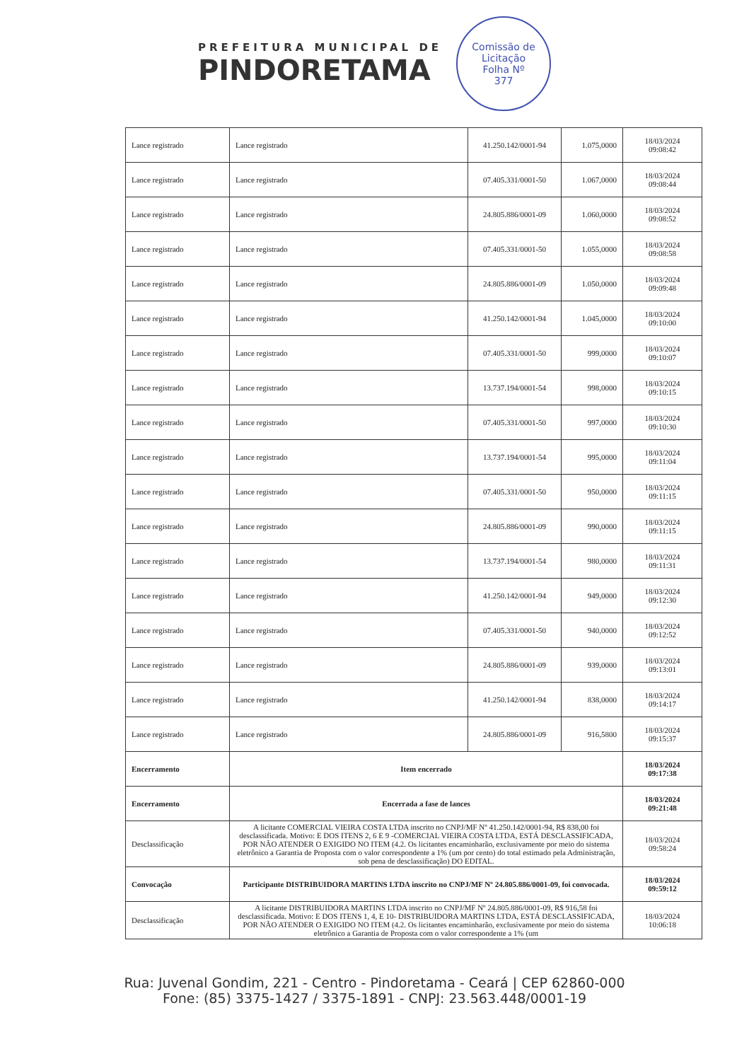PREFEITURA MUNICIPAL DE
PINDORETAMA
Comissão de Licitação
Folha Nº
377
| Lance registrado | Lance registrado | 41.250.142/0001-94 | 1.075,0000 | 18/03/2024 09:08:42 |
| Lance registrado | Lance registrado | 07.405.331/0001-50 | 1.067,0000 | 18/03/2024 09:08:44 |
| Lance registrado | Lance registrado | 24.805.886/0001-09 | 1.060,0000 | 18/03/2024 09:08:52 |
| Lance registrado | Lance registrado | 07.405.331/0001-50 | 1.055,0000 | 18/03/2024 09:08:58 |
| Lance registrado | Lance registrado | 24.805.886/0001-09 | 1.050,0000 | 18/03/2024 09:09:48 |
| Lance registrado | Lance registrado | 41.250.142/0001-94 | 1.045,0000 | 18/03/2024 09:10:00 |
| Lance registrado | Lance registrado | 07.405.331/0001-50 | 999,0000 | 18/03/2024 09:10:07 |
| Lance registrado | Lance registrado | 13.737.194/0001-54 | 998,0000 | 18/03/2024 09:10:15 |
| Lance registrado | Lance registrado | 07.405.331/0001-50 | 997,0000 | 18/03/2024 09:10:30 |
| Lance registrado | Lance registrado | 13.737.194/0001-54 | 995,0000 | 18/03/2024 09:11:04 |
| Lance registrado | Lance registrado | 07.405.331/0001-50 | 950,0000 | 18/03/2024 09:11:15 |
| Lance registrado | Lance registrado | 24.805.886/0001-09 | 990,0000 | 18/03/2024 09:11:15 |
| Lance registrado | Lance registrado | 13.737.194/0001-54 | 980,0000 | 18/03/2024 09:11:31 |
| Lance registrado | Lance registrado | 41.250.142/0001-94 | 949,0000 | 18/03/2024 09:12:30 |
| Lance registrado | Lance registrado | 07.405.331/0001-50 | 940,0000 | 18/03/2024 09:12:52 |
| Lance registrado | Lance registrado | 24.805.886/0001-09 | 939,0000 | 18/03/2024 09:13:01 |
| Lance registrado | Lance registrado | 41.250.142/0001-94 | 838,0000 | 18/03/2024 09:14:17 |
| Lance registrado | Lance registrado | 24.805.886/0001-09 | 916,5800 | 18/03/2024 09:15:37 |
| Encerramento | Item encerrado | | | 18/03/2024 09:17:38 |
| Encerramento | Encerrada a fase de lances | | | 18/03/2024 09:21:48 |
| Desclassificação | A licitante COMERCIAL VIEIRA COSTA LTDA inscrito no CNPJ/MF Nº 41.250.142/0001-94, R$ 838,00 foi desclassificada. Motivo: E DOS ITENS 2, 6 E 9 -COMERCIAL VIEIRA COSTA LTDA, ESTÁ DESCLASSIFICADA, POR NÃO ATENDER O EXIGIDO NO ITEM (4.2. Os licitantes encaminharão, exclusivamente por meio do sistema eletrônico a Garantia de Proposta com o valor correspondente a 1% (um por cento) do total estimado pela Administração, sob pena de desclassificação) DO EDITAL. | | | 18/03/2024 09:58:24 |
| Convocação | Participante DISTRIBUIDORA MARTINS LTDA inscrito no CNPJ/MF Nº 24.805.886/0001-09, foi convocada. | | | 18/03/2024 09:59:12 |
| Desclassificação | A licitante DISTRIBUIDORA MARTINS LTDA inscrito no CNPJ/MF Nº 24.805.886/0001-09, R$ 916,58 foi desclassificada. Motivo: E DOS ITENS 1, 4, E 10- DISTRIBUIDORA MARTINS LTDA, ESTÁ DESCLASSIFICADA, POR NÃO ATENDER O EXIGIDO NO ITEM (4.2. Os licitantes encaminharão, exclusivamente por meio do sistema eletrônico a Garantia de Proposta com o valor correspondente a 1% (um | | | 18/03/2024 10:06:18 |
Rua: Juvenal Gondim, 221 - Centro - Pindoretama - Ceará | CEP 62860-000
Fone: (85) 3375-1427 / 3375-1891 - CNPJ: 23.563.448/0001-19